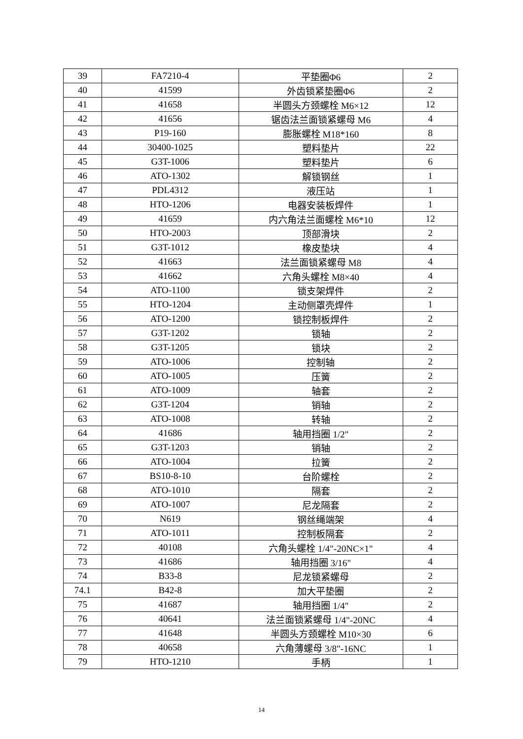| 39 | FA7210-4 | 平垫圈Φ6 | 2 |
| 40 | 41599 | 外齿锁紧垫圈Φ6 | 2 |
| 41 | 41658 | 半圆头方颈螺栓 M6×12 | 12 |
| 42 | 41656 | 锯齿法兰面锁紧螺母 M6 | 4 |
| 43 | P19-160 | 膨胀螺栓 M18*160 | 8 |
| 44 | 30400-1025 | 塑料垫片 | 22 |
| 45 | G3T-1006 | 塑料垫片 | 6 |
| 46 | ATO-1302 | 解锁钢丝 | 1 |
| 47 | PDL4312 | 液压站 | 1 |
| 48 | HTO-1206 | 电器安装板焊件 | 1 |
| 49 | 41659 | 内六角法兰面螺栓 M6*10 | 12 |
| 50 | HTO-2003 | 顶部滑块 | 2 |
| 51 | G3T-1012 | 橡皮垫块 | 4 |
| 52 | 41663 | 法兰面锁紧螺母 M8 | 4 |
| 53 | 41662 | 六角头螺栓 M8×40 | 4 |
| 54 | ATO-1100 | 锁支架焊件 | 2 |
| 55 | HTO-1204 | 主动侧罩壳焊件 | 1 |
| 56 | ATO-1200 | 锁控制板焊件 | 2 |
| 57 | G3T-1202 | 锁轴 | 2 |
| 58 | G3T-1205 | 锁块 | 2 |
| 59 | ATO-1006 | 控制轴 | 2 |
| 60 | ATO-1005 | 压簧 | 2 |
| 61 | ATO-1009 | 轴套 | 2 |
| 62 | G3T-1204 | 销轴 | 2 |
| 63 | ATO-1008 | 转轴 | 2 |
| 64 | 41686 | 轴用挡圈 1/2" | 2 |
| 65 | G3T-1203 | 销轴 | 2 |
| 66 | ATO-1004 | 拉簧 | 2 |
| 67 | BS10-8-10 | 台阶螺栓 | 2 |
| 68 | ATO-1010 | 隔套 | 2 |
| 69 | ATO-1007 | 尼龙隔套 | 2 |
| 70 | N619 | 钢丝绳端架 | 4 |
| 71 | ATO-1011 | 控制板隔套 | 2 |
| 72 | 40108 | 六角头螺栓 1/4"-20NC×1" | 4 |
| 73 | 41686 | 轴用挡圈 3/16" | 4 |
| 74 | B33-8 | 尼龙锁紧螺母 | 2 |
| 74.1 | B42-8 | 加大平垫圈 | 2 |
| 75 | 41687 | 轴用挡圈 1/4" | 2 |
| 76 | 40641 | 法兰面锁紧螺母 1/4"-20NC | 4 |
| 77 | 41648 | 半圆头方颈螺栓 M10×30 | 6 |
| 78 | 40658 | 六角薄螺母 3/8"-16NC | 1 |
| 79 | HTO-1210 | 手柄 | 1 |
14